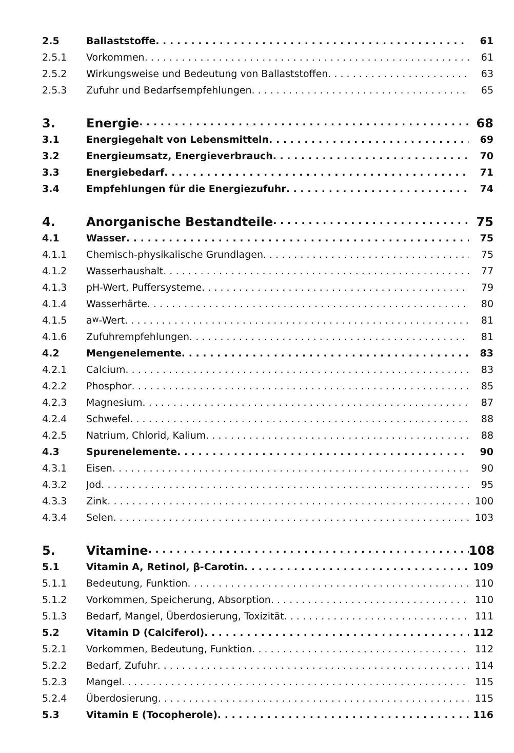2.5 Ballaststoffe 61
2.5.1 Vorkommen 61
2.5.2 Wirkungsweise und Bedeutung von Ballaststoffen 63
2.5.3 Zufuhr und Bedarfsempfehlungen 65
3. Energie 68
3.1 Energiegehalt von Lebensmitteln 69
3.2 Energieumsatz, Energieverbrauch 70
3.3 Energiebedarf 71
3.4 Empfehlungen für die Energiezufuhr 74
4. Anorganische Bestandteile 75
4.1 Wasser 75
4.1.1 Chemisch-physikalische Grundlagen 75
4.1.2 Wasserhaushalt 77
4.1.3 pH-Wert, Puffersysteme 79
4.1.4 Wasserhärte 80
4.1.5 a<sub>w</sub>-Wert 81
4.1.6 Zufuhrempfehlungen 81
4.2 Mengenelemente 83
4.2.1 Calcium 83
4.2.2 Phosphor 85
4.2.3 Magnesium 87
4.2.4 Schwefel 88
4.2.5 Natrium, Chlorid, Kalium 88
4.3 Spurenelemente 90
4.3.1 Eisen 90
4.3.2 Jod 95
4.3.3 Zink 100
4.3.4 Selen 103
5. Vitamine 108
5.1 Vitamin A, Retinol, β-Carotin 109
5.1.1 Bedeutung, Funktion 110
5.1.2 Vorkommen, Speicherung, Absorption 110
5.1.3 Bedarf, Mangel, Überdosierung, Toxizität 111
5.2 Vitamin D (Calciferol) 112
5.2.1 Vorkommen, Bedeutung, Funktion 112
5.2.2 Bedarf, Zufuhr 114
5.2.3 Mangel 115
5.2.4 Überdosierung 115
5.3 Vitamin E (Tocopherole) 116